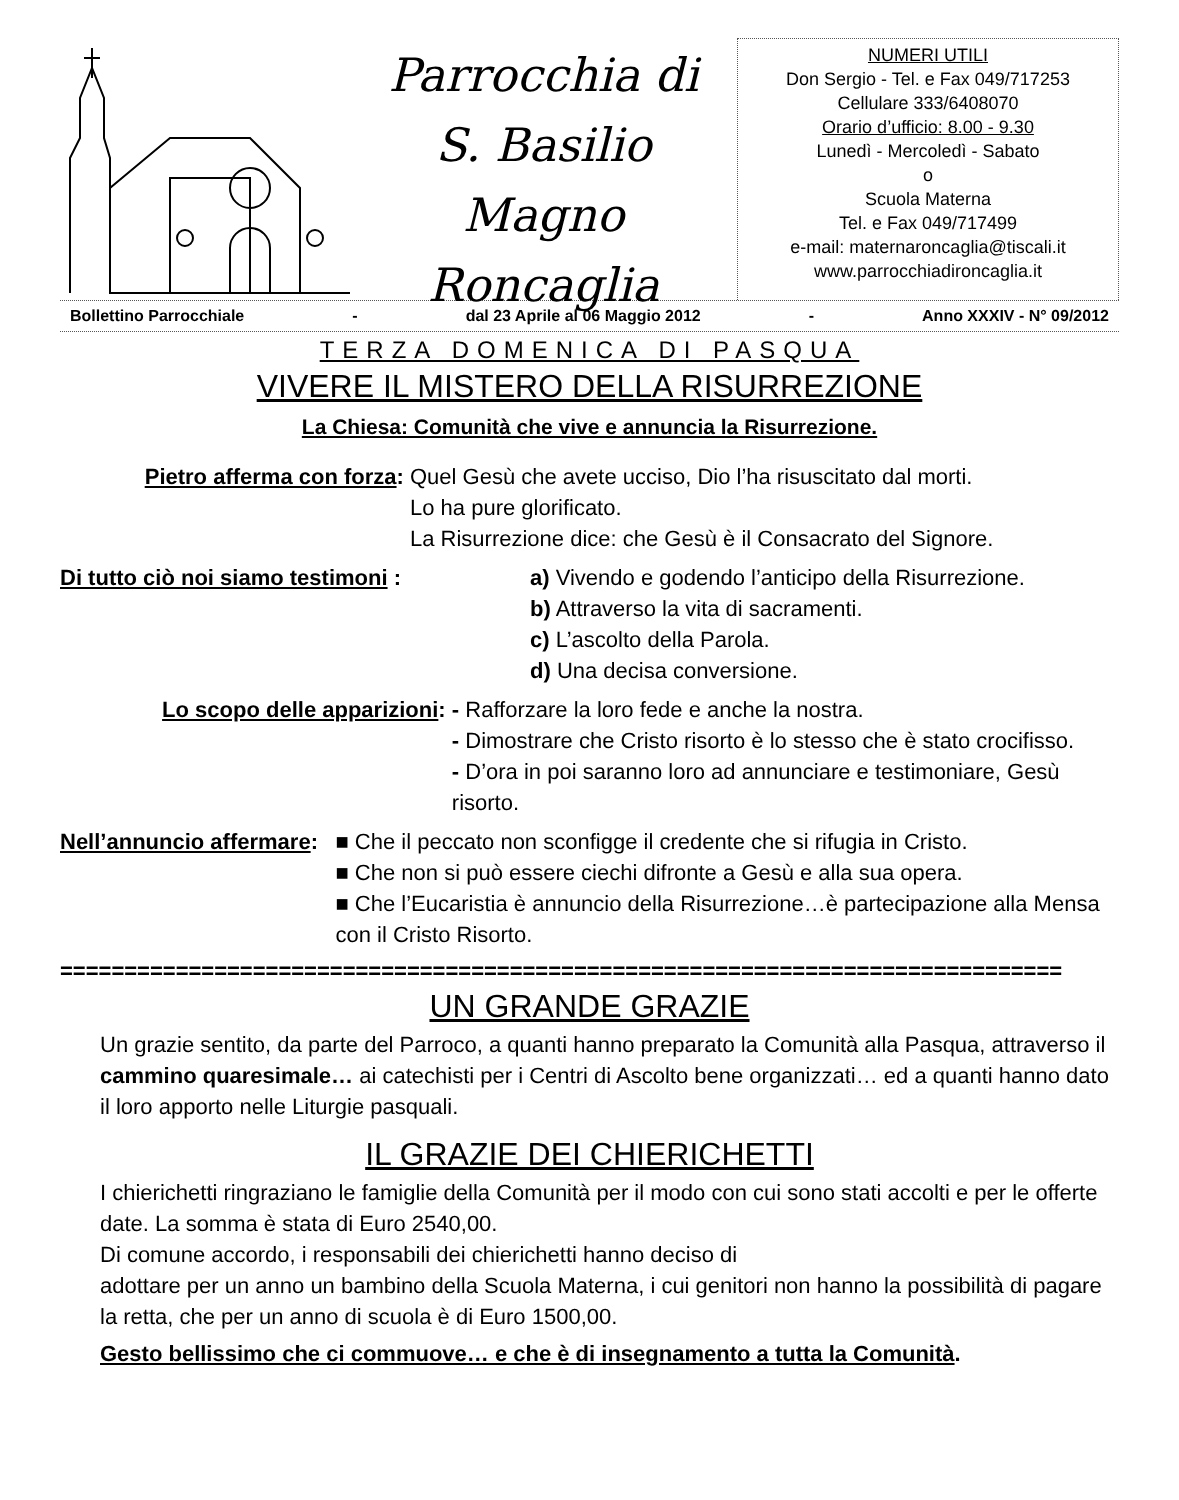Parrocchia di
S. Basilio Magno
Roncaglia
NUMERI UTILI
Don Sergio - Tel. e Fax 049/717253
Cellulare 333/6408070
Orario d’ufficio: 8.00 - 9.30
Lunedì - Mercoledì - Sabato
o
Scuola Materna
Tel. e Fax 049/717499
e-mail: maternaroncaglia@tiscali.it
www.parrocchiadironcaglia.it
Bollettino Parrocchiale - dal 23 Aprile al 06 Maggio 2012 - Anno XXXIV - N° 09/2012
TERZA DOMENICA DI PASQUA
VIVERE IL MISTERO DELLA RISURREZIONE
La Chiesa: Comunità che vive e annuncia la Risurrezione.
Pietro afferma con forza: Quel Gesù che avete ucciso, Dio l’ha risuscitato dal morti.
Lo ha pure glorificato.
La Risurrezione dice: che Gesù è il Consacrato del Signore.
Di tutto ciò noi siamo testimoni : a) Vivendo e godendo l’anticipo della Risurrezione.
b) Attraverso la vita di sacramenti.
c) L’ascolto della Parola.
d) Una decisa conversione.
Lo scopo delle apparizioni: - Rafforzare la loro fede e anche la nostra.
- Dimostrare che Cristo risorto è lo stesso che è stato crocifisso.
- D’ora in poi saranno loro ad annunciare e testimoniare, Gesù risorto.
Nell’annuncio affermare: ■ Che il peccato non sconfigge il credente che si rifugia in Cristo.
■ Che non si può essere ciechi difronte a Gesù e alla sua opera.
■ Che l’Eucaristia è annuncio della Risurrezione…è partecipazione alla Mensa con il Cristo Risorto.
==============================================================================
UN GRANDE GRAZIE
Un grazie sentito, da parte del Parroco, a quanti hanno preparato la Comunità alla Pasqua, attraverso il cammino quaresimale… ai catechisti per i Centri di Ascolto bene organizzati… ed a quanti hanno dato il loro apporto nelle Liturgie pasquali.
IL GRAZIE DEI CHIERICHETTI
I chierichetti ringraziano le famiglie della Comunità per il modo con cui sono stati accolti e per le offerte date. La somma è stata di Euro 2540,00.
Di comune accordo, i responsabili dei chierichetti hanno deciso di
adottare per un anno un bambino della Scuola Materna, i cui genitori non hanno la possibilità di pagare la retta, che per un anno di scuola è di Euro 1500,00.
Gesto bellissimo che ci commuove… e che è di insegnamento a tutta la Comunità.